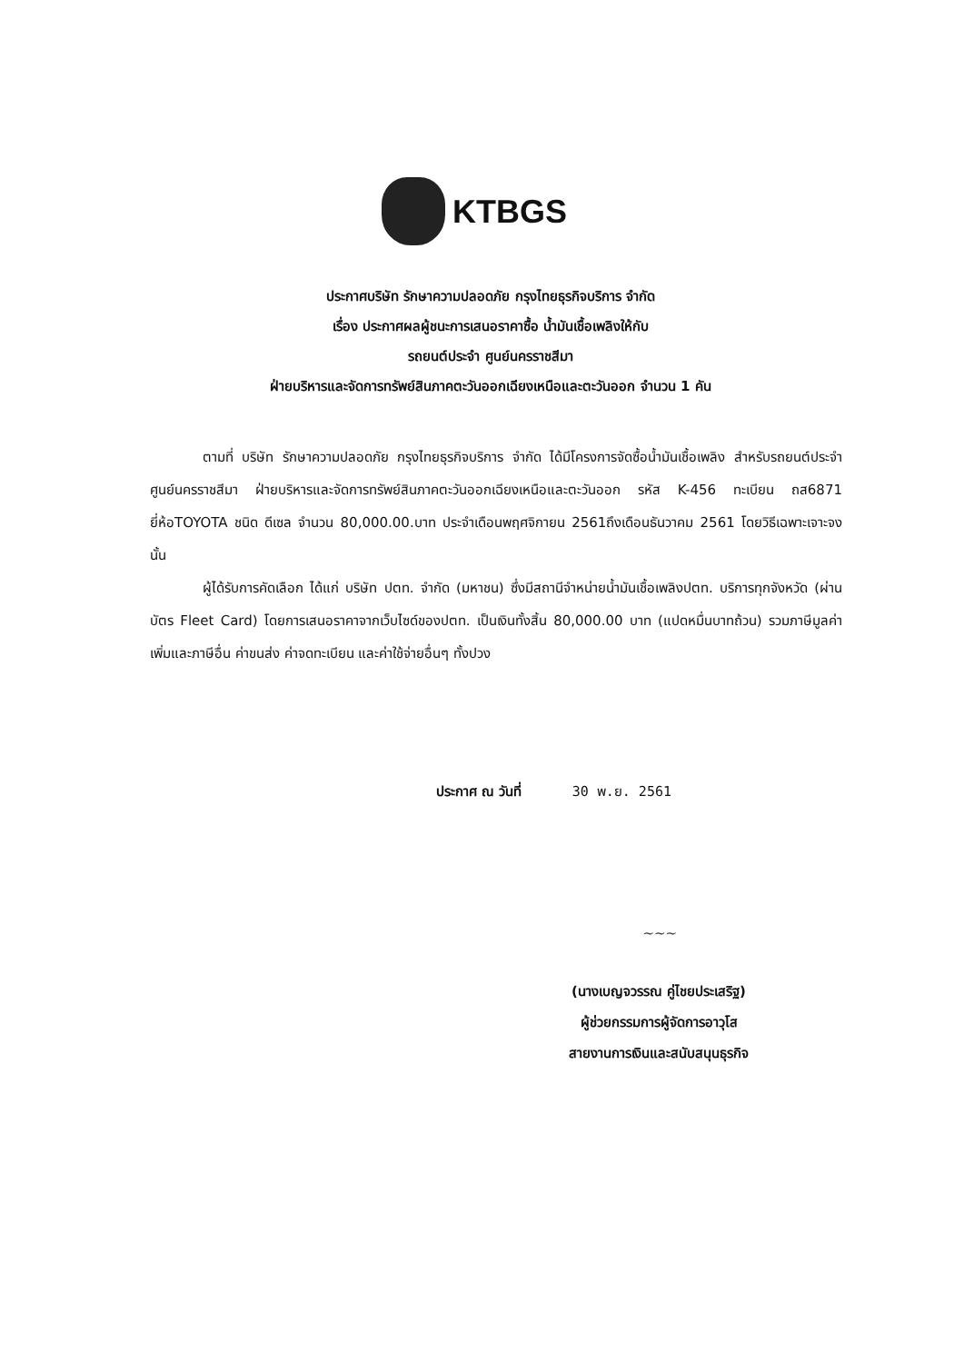KTBGS
ประกาศบริษัท รักษาความปลอดภัย กรุงไทยธุรกิจบริการ จำกัด
เรื่อง ประกาศผลผู้ชนะการเสนอราคาซื้อ น้ำมันเชื้อเพลิงให้กับ
รถยนต์ประจำ ศูนย์นครราชสีมา
ฝ่ายบริหารและจัดการทรัพย์สินภาคตะวันออกเฉียงเหนือและตะวันออก จำนวน 1 คัน
ตามที่ บริษัท รักษาความปลอดภัย กรุงไทยธุรกิจบริการ จำกัด ได้มีโครงการจัดซื้อน้ำมันเชื้อเพลิง สำหรับรถยนต์ประจำ ศูนย์นครราชสีมา ฝ่ายบริหารและจัดการทรัพย์สินภาคตะวันออกเฉียงเหนือและตะวันออก รหัส K-456 ทะเบียน ถส6871 ยี่ห้อTOYOTA ชนิด ดีเซล จำนวน 80,000.00.บาท ประจำเดือนพฤศจิกายน 2561ถึงเดือนธันวาคม 2561 โดยวิธีเฉพาะเจาะจง นั้น
ผู้ได้รับการคัดเลือก ได้แก่ บริษัท ปตท. จำกัด (มหาชน) ซึ่งมีสถานีจำหน่ายน้ำมันเชื้อเพลิงปตท. บริการทุกจังหวัด (ผ่านบัตร Fleet Card) โดยการเสนอราคาจากเว็บไซด์ของปตท. เป็นเงินทั้งสิ้น 80,000.00 บาท (แปดหมื่นบาทถ้วน) รวมภาษีมูลค่าเพิ่มและภาษีอื่น ค่าขนส่ง ค่าจดทะเบียน และค่าใช้จ่ายอื่นๆ ทั้งปวง
ประกาศ ณ วันที่ 30 พ.ย. 2561
~~~
(นางเบญจวรรณ คู่ไชยประเสริฐ)
ผู้ช่วยกรรมการผู้จัดการอาวุโส
สายงานการเงินและสนับสนุนธุรกิจ